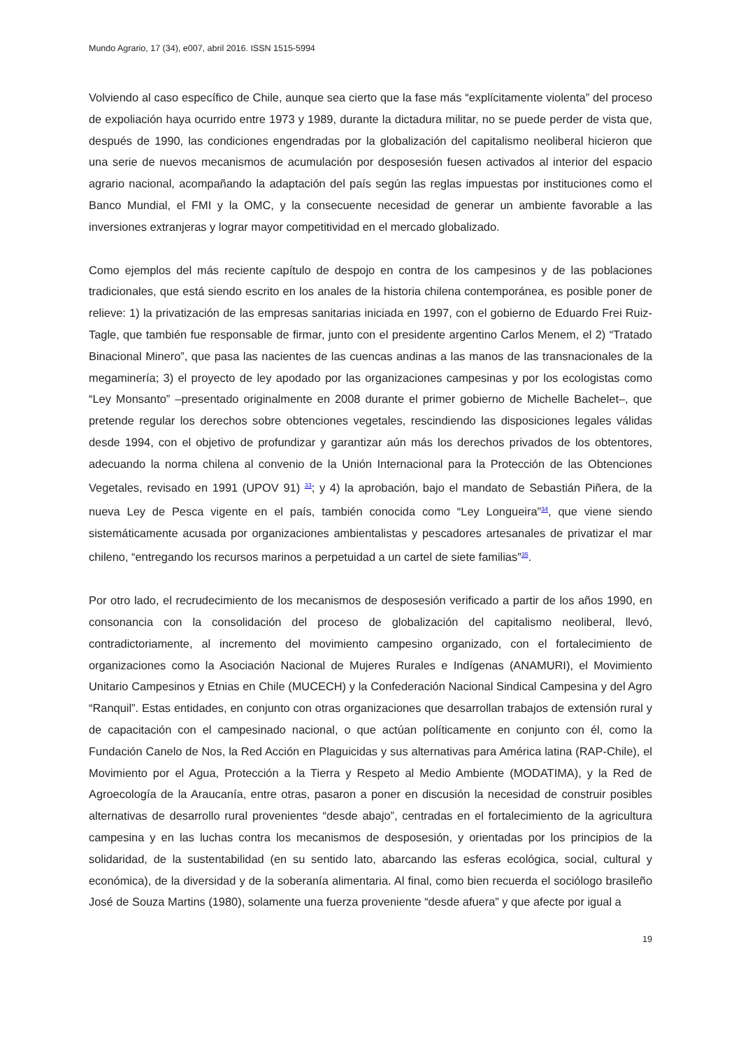Mundo Agrario, 17 (34), e007, abril 2016. ISSN 1515-5994
Volviendo al caso específico de Chile, aunque sea cierto que la fase más “explícitamente violenta” del proceso de expoliación haya ocurrido entre 1973 y 1989, durante la dictadura militar, no se puede perder de vista que, después de 1990, las condiciones engendradas por la globalización del capitalismo neoliberal hicieron que una serie de nuevos mecanismos de acumulación por desposesión fuesen activados al interior del espacio agrario nacional, acompañando la adaptación del país según las reglas impuestas por instituciones como el Banco Mundial, el FMI y la OMC, y la consecuente necesidad de generar un ambiente favorable a las inversiones extranjeras y lograr mayor competitividad en el mercado globalizado.
Como ejemplos del más reciente capítulo de despojo en contra de los campesinos y de las poblaciones tradicionales, que está siendo escrito en los anales de la historia chilena contemporánea, es posible poner de relieve: 1) la privatización de las empresas sanitarias iniciada en 1997, con el gobierno de Eduardo Frei Ruiz-Tagle, que también fue responsable de firmar, junto con el presidente argentino Carlos Menem, el 2) “Tratado Binacional Minero”, que pasa las nacientes de las cuencas andinas a las manos de las transnacionales de la megaminería; 3) el proyecto de ley apodado por las organizaciones campesinas y por los ecologistas como “Ley Monsanto” –presentado originalmente en 2008 durante el primer gobierno de Michelle Bachelet–, que pretende regular los derechos sobre obtenciones vegetales, rescindiendo las disposiciones legales válidas desde 1994, con el objetivo de profundizar y garantizar aún más los derechos privados de los obtentores, adecuando la norma chilena al convenio de la Unión Internacional para la Protección de las Obtenciones Vegetales, revisado en 1991 (UPOV 91) <sup>33</sup>; y 4) la aprobación, bajo el mandato de Sebastián Piñera, de la nueva Ley de Pesca vigente en el país, también conocida como “Ley Longueira”<sup>34</sup>, que viene siendo sistemáticamente acusada por organizaciones ambientalistas y pescadores artesanales de privatizar el mar chileno, “entregando los recursos marinos a perpetuidad a un cartel de siete familias”<sup>35</sup>.
Por otro lado, el recrudecimiento de los mecanismos de desposesión verificado a partir de los años 1990, en consonancia con la consolidación del proceso de globalización del capitalismo neoliberal, llevó, contradictoriamente, al incremento del movimiento campesino organizado, con el fortalecimiento de organizaciones como la Asociación Nacional de Mujeres Rurales e Indígenas (ANAMURI), el Movimiento Unitario Campesinos y Etnias en Chile (MUCECH) y la Confederación Nacional Sindical Campesina y del Agro “Ranquil”. Estas entidades, en conjunto con otras organizaciones que desarrollan trabajos de extensión rural y de capacitación con el campesinado nacional, o que actúan políticamente en conjunto con él, como la Fundación Canelo de Nos, la Red Acción en Plaguicidas y sus alternativas para América latina (RAP-Chile), el Movimiento por el Agua, Protección a la Tierra y Respeto al Medio Ambiente (MODATIMA), y la Red de Agroecología de la Araucanía, entre otras, pasaron a poner en discusión la necesidad de construir posibles alternativas de desarrollo rural provenientes “desde abajo”, centradas en el fortalecimiento de la agricultura campesina y en las luchas contra los mecanismos de desposesión, y orientadas por los principios de la solidaridad, de la sustentabilidad (en su sentido lato, abarcando las esferas ecológica, social, cultural y económica), de la diversidad y de la soberanía alimentaria. Al final, como bien recuerda el sociólogo brasileño José de Souza Martins (1980), solamente una fuerza proveniente “desde afuera” y que afecte por igual a
19